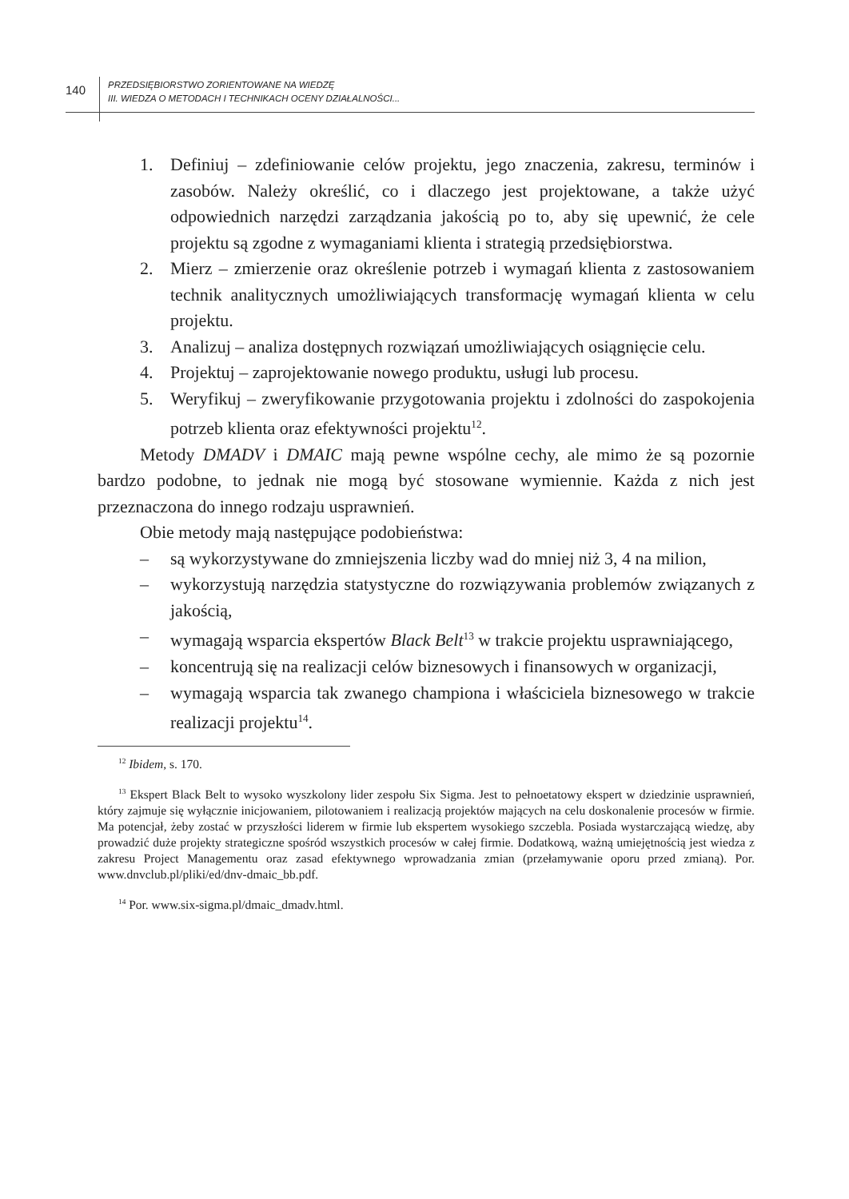140
PRZEDSIĘBIORSTWO ZORIENTOWANE NA WIEDZĘ
III. WIEDZA O METODACH I TECHNIKACH OCENY DZIAŁALNOŚCI...
1. Definiuj – zdefiniowanie celów projektu, jego znaczenia, zakresu, terminów i zasobów. Należy określić, co i dlaczego jest projektowane, a także użyć odpowiednich narzędzi zarządzania jakością po to, aby się upewnić, że cele projektu są zgodne z wymaganiami klienta i strategią przedsiębiorstwa.
2. Mierz – zmierzenie oraz określenie potrzeb i wymagań klienta z zastosowaniem technik analitycznych umożliwiających transformację wymagań klienta w celu projektu.
3. Analizuj – analiza dostępnych rozwiązań umożliwiających osiągnięcie celu.
4. Projektuj – zaprojektowanie nowego produktu, usługi lub procesu.
5. Weryfikuj – zweryfikowanie przygotowania projektu i zdolności do zaspokojenia potrzeb klienta oraz efektywności projektu<sup>12</sup>.
Metody DMADV i DMAIC mają pewne wspólne cechy, ale mimo że są pozornie bardzo podobne, to jednak nie mogą być stosowane wymiennie. Każda z nich jest przeznaczona do innego rodzaju usprawnień.
Obie metody mają następujące podobieństwa:
– są wykorzystywane do zmniejszenia liczby wad do mniej niż 3, 4 na milion,
– wykorzystują narzędzia statystyczne do rozwiązywania problemów związanych z jakością,
– wymagają wsparcia ekspertów Black Belt<sup>13</sup> w trakcie projektu usprawniającego,
– koncentrują się na realizacji celów biznesowych i finansowych w organizacji,
– wymagają wsparcia tak zwanego championa i właściciela biznesowego w trakcie realizacji projektu<sup>14</sup>.
<sup>12</sup> Ibidem, s. 170.
<sup>13</sup> Ekspert Black Belt to wysoko wyszkolony lider zespołu Six Sigma. Jest to pełnoetatowy ekspert w dziedzinie usprawnień, który zajmuje się wyłącznie inicjowaniem, pilotowaniem i realizacją projektów mających na celu doskonalenie procesów w firmie. Ma potencjał, żeby zostać w przyszłości liderem w firmie lub ekspertem wysokiego szczebla. Posiada wystarczającą wiedzę, aby prowadzić duże projekty strategiczne spośród wszystkich procesów w całej firmie. Dodatkową, ważną umiejętnością jest wiedza z zakresu Project Managementu oraz zasad efektywnego wprowadzania zmian (przełamywanie oporu przed zmianą). Por. www.dnvclub.pl/pliki/ed/dnv-dmaic_bb.pdf.
<sup>14</sup> Por. www.six-sigma.pl/dmaic_dmadv.html.